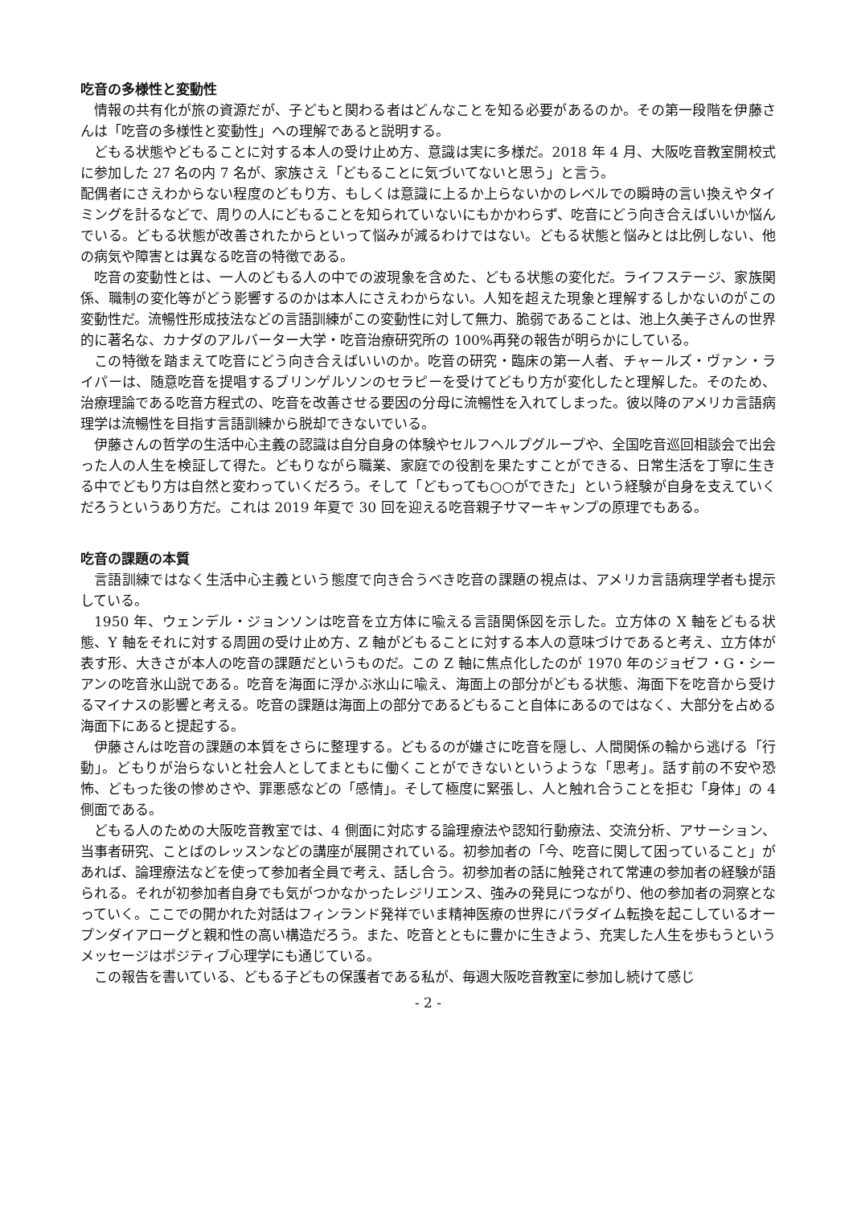吃音の多様性と変動性
情報の共有化が旅の資源だが、子どもと関わる者はどんなことを知る必要があるのか。その第一段階を伊藤さんは「吃音の多様性と変動性」への理解であると説明する。
どもる状態やどもることに対する本人の受け止め方、意識は実に多様だ。2018 年 4 月、大阪吃音教室開校式に参加した 27 名の内 7 名が、家族さえ「どもることに気づいてないと思う」と言う。
配偶者にさえわからない程度のどもり方、もしくは意識に上るか上らないかのレベルでの瞬時の言い換えやタイミングを計るなどで、周りの人にどもることを知られていないにもかかわらず、吃音にどう向き合えばいいか悩んでいる。どもる状態が改善されたからといって悩みが減るわけではない。どもる状態と悩みとは比例しない、他の病気や障害とは異なる吃音の特徴である。
吃音の変動性とは、一人のどもる人の中での波現象を含めた、どもる状態の変化だ。ライフステージ、家族関係、職制の変化等がどう影響するのかは本人にさえわからない。人知を超えた現象と理解するしかないのがこの変動性だ。流暢性形成技法などの言語訓練がこの変動性に対して無力、脆弱であることは、池上久美子さんの世界的に著名な、カナダのアルバーター大学・吃音治療研究所の 100%再発の報告が明らかにしている。
この特徴を踏まえて吃音にどう向き合えばいいのか。吃音の研究・臨床の第一人者、チャールズ・ヴァン・ライパーは、随意吃音を提唱するブリンゲルソンのセラピーを受けてどもり方が変化したと理解した。そのため、治療理論である吃音方程式の、吃音を改善させる要因の分母に流暢性を入れてしまった。彼以降のアメリカ言語病理学は流暢性を目指す言語訓練から脱却できないでいる。
伊藤さんの哲学の生活中心主義の認識は自分自身の体験やセルフヘルプグループや、全国吃音巡回相談会で出会った人の人生を検証して得た。どもりながら職業、家庭での役割を果たすことができる、日常生活を丁寧に生きる中でどもり方は自然と変わっていくだろう。そして「どもっても○○ができた」という経験が自身を支えていくだろうというあり方だ。これは 2019 年夏で 30 回を迎える吃音親子サマーキャンプの原理でもある。
吃音の課題の本質
言語訓練ではなく生活中心主義という態度で向き合うべき吃音の課題の視点は、アメリカ言語病理学者も提示している。
1950 年、ウェンデル・ジョンソンは吃音を立方体に喩える言語関係図を示した。立方体の X 軸をどもる状態、Y 軸をそれに対する周囲の受け止め方、Z 軸がどもることに対する本人の意味づけであると考え、立方体が表す形、大きさが本人の吃音の課題だというものだ。この Z 軸に焦点化したのが 1970 年のジョゼフ・G・シーアンの吃音氷山説である。吃音を海面に浮かぶ氷山に喩え、海面上の部分がどもる状態、海面下を吃音から受けるマイナスの影響と考える。吃音の課題は海面上の部分であるどもること自体にあるのではなく、大部分を占める海面下にあると提起する。
伊藤さんは吃音の課題の本質をさらに整理する。どもるのが嫌さに吃音を隠し、人間関係の輪から逃げる「行動」。どもりが治らないと社会人としてまともに働くことができないというような「思考」。話す前の不安や恐怖、どもった後の惨めさや、罪悪感などの「感情」。そして極度に緊張し、人と触れ合うことを拒む「身体」の 4 側面である。
どもる人のための大阪吃音教室では、4 側面に対応する論理療法や認知行動療法、交流分析、アサーション、当事者研究、ことばのレッスンなどの講座が展開されている。初参加者の「今、吃音に関して困っていること」があれば、論理療法などを使って参加者全員で考え、話し合う。初参加者の話に触発されて常連の参加者の経験が語られる。それが初参加者自身でも気がつかなかったレジリエンス、強みの発見につながり、他の参加者の洞察となっていく。ここでの開かれた対話はフィンランド発祥でいま精神医療の世界にパラダイム転換を起こしているオープンダイアローグと親和性の高い構造だろう。また、吃音とともに豊かに生きよう、充実した人生を歩もうというメッセージはポジティブ心理学にも通じている。
この報告を書いている、どもる子どもの保護者である私が、毎週大阪吃音教室に参加し続けて感じ
- 2 -